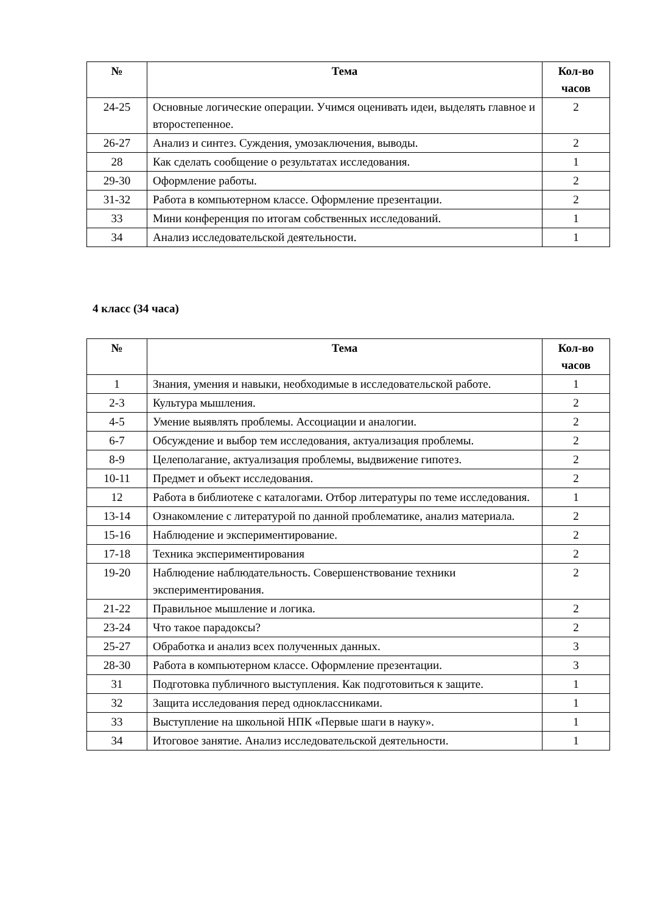| № | Тема | Кол-во часов |
| --- | --- | --- |
| 24-25 | Основные логические операции. Учимся оценивать идеи, выделять главное и второстепенное. | 2 |
| 26-27 | Анализ и синтез. Суждения, умозаключения, выводы. | 2 |
| 28 | Как сделать сообщение о результатах исследования. | 1 |
| 29-30 | Оформление работы. | 2 |
| 31-32 | Работа в компьютерном классе. Оформление презентации. | 2 |
| 33 | Мини конференция по итогам собственных исследований. | 1 |
| 34 | Анализ исследовательской деятельности. | 1 |
4 класс (34 часа)
| № | Тема | Кол-во часов |
| --- | --- | --- |
| 1 | Знания, умения и навыки, необходимые в исследовательской работе. | 1 |
| 2-3 | Культура мышления. | 2 |
| 4-5 | Умение выявлять проблемы. Ассоциации и аналогии. | 2 |
| 6-7 | Обсуждение и выбор тем исследования, актуализация проблемы. | 2 |
| 8-9 | Целеполагание, актуализация проблемы, выдвижение гипотез. | 2 |
| 10-11 | Предмет и объект исследования. | 2 |
| 12 | Работа в библиотеке с каталогами. Отбор литературы по теме исследования. | 1 |
| 13-14 | Ознакомление с литературой по данной проблематике, анализ материала. | 2 |
| 15-16 | Наблюдение и экспериментирование. | 2 |
| 17-18 | Техника экспериментирования | 2 |
| 19-20 | Наблюдение наблюдательность. Совершенствование техники экспериментирования. | 2 |
| 21-22 | Правильное мышление и логика. | 2 |
| 23-24 | Что такое парадоксы? | 2 |
| 25-27 | Обработка и анализ всех полученных данных. | 3 |
| 28-30 | Работа в компьютерном классе. Оформление презентации. | 3 |
| 31 | Подготовка публичного выступления. Как подготовиться к защите. | 1 |
| 32 | Защита исследования перед одноклассниками. | 1 |
| 33 | Выступление на школьной НПК «Первые шаги в науку». | 1 |
| 34 | Итоговое занятие. Анализ исследовательской деятельности. | 1 |